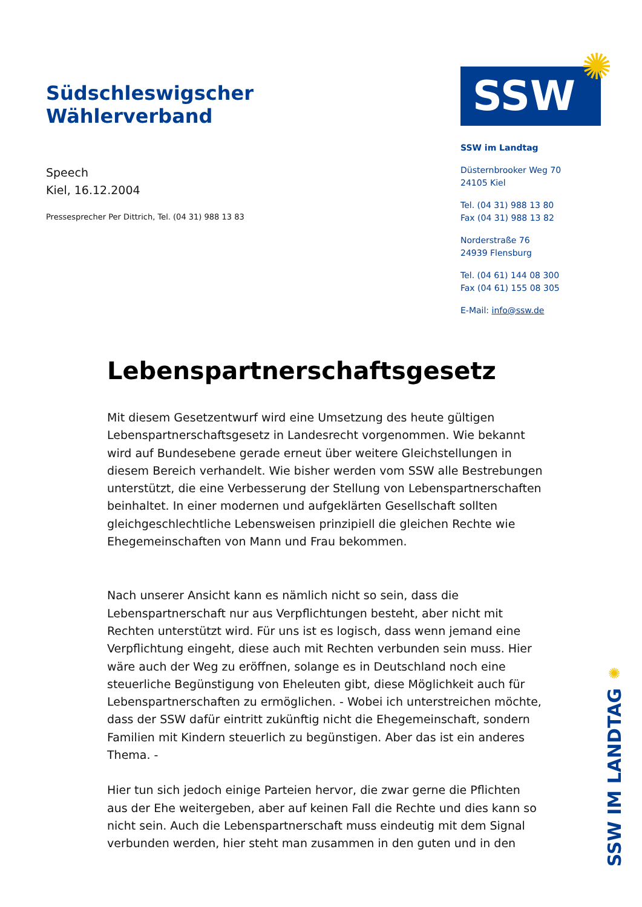Südschleswigscher Wählerverband
Speech
Kiel, 16.12.2004
Pressesprecher Per Dittrich, Tel. (04 31) 988 13 83
SSW ✺
SSW im Landtag
Düsternbrooker Weg 70
24105 Kiel
Tel. (04 31) 988 13 80
Fax (04 31) 988 13 82
Norderstraße 76
24939 Flensburg
Tel. (04 61) 144 08 300
Fax (04 61) 155 08 305
E-Mail: info@ssw.de
Lebenspartnerschaftsgesetz
Mit diesem Gesetzentwurf wird eine Umsetzung des heute gültigen Lebenspartnerschaftsgesetz in Landesrecht vorgenommen. Wie bekannt wird auf Bundesebene gerade erneut über weitere Gleichstellungen in diesem Bereich verhandelt. Wie bisher werden vom SSW alle Bestrebungen unterstützt, die eine Verbesserung der Stellung von Lebenspartnerschaften beinhaltet. In einer modernen und aufgeklärten Gesellschaft sollten gleichgeschlechtliche Lebensweisen prinzipiell die gleichen Rechte wie Ehegemeinschaften von Mann und Frau bekommen.
Nach unserer Ansicht kann es nämlich nicht so sein, dass die Lebenspartnerschaft nur aus Verpflichtungen besteht, aber nicht mit Rechten unterstützt wird. Für uns ist es logisch, dass wenn jemand eine Verpflichtung eingeht, diese auch mit Rechten verbunden sein muss. Hier wäre auch der Weg zu eröffnen, solange es in Deutschland noch eine steuerliche Begünstigung von Eheleuten gibt, diese Möglichkeit auch für Lebenspartnerschaften zu ermöglichen. - Wobei ich unterstreichen möchte, dass der SSW dafür eintritt zukünftig nicht die Ehegemeinschaft, sondern Familien mit Kindern steuerlich zu begünstigen. Aber das ist ein anderes Thema. -
Hier tun sich jedoch einige Parteien hervor, die zwar gerne die Pflichten aus der Ehe weitergeben, aber auf keinen Fall die Rechte und dies kann so nicht sein. Auch die Lebenspartnerschaft muss eindeutig mit dem Signal verbunden werden, hier steht man zusammen in den guten und in den
✺
SSW IM LANDTAG